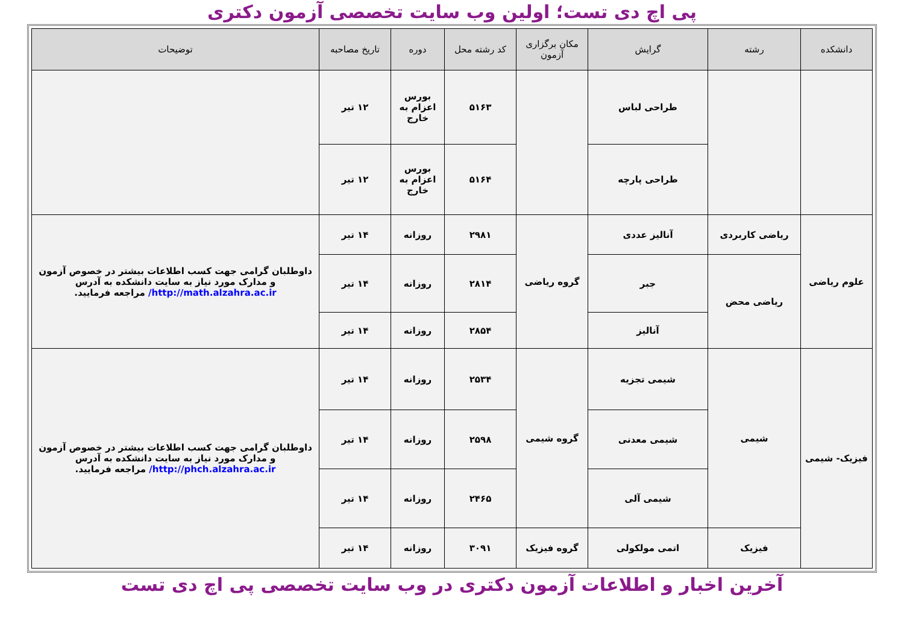پی اچ دی تست؛ اولین وب سایت تخصصی آزمون دکتری
| دانشکده | رشته | گرایش | مکان برگزاری آزمون | کد رشته محل | دوره | تاریخ مصاحبه | توضیحات |
| --- | --- | --- | --- | --- | --- | --- | --- |
| | | طراحی لباس | | ۵۱۶۳ | بورس اعزام به خارج | ۱۲ تیر | |
| | | طراحی پارچه | | ۵۱۶۴ | بورس اعزام به خارج | ۱۲ تیر | |
| علوم ریاضی | ریاضی کاربردی | آنالیز عددی | گروه ریاضی | ۲۹۸۱ | روزانه | ۱۴ تیر | داوطلبان گرامی جهت کسب اطلاعات بیشتر در خصوص آزمون و مدارک مورد نیاز به سایت دانشکده به آدرس http://math.alzahra.ac.ir/ مراجعه فرمایید. |
| | ریاضی محض | جبر | | ۲۸۱۴ | روزانه | ۱۴ تیر | |
| | | آنالیز | | ۲۸۵۴ | روزانه | ۱۴ تیر | |
| فیزیک- شیمی | شیمی | شیمی تجزیه | گروه شیمی | ۲۵۳۴ | روزانه | ۱۴ تیر | داوطلبان گرامی جهت کسب اطلاعات بیشتر در خصوص آزمون و مدارک مورد نیاز به سایت دانشکده به آدرس http://phch.alzahra.ac.ir/ مراجعه فرمایید. |
| | | شیمی معدنی | | ۲۵۹۸ | روزانه | ۱۴ تیر | |
| | | شیمی آلی | | ۲۴۶۵ | روزانه | ۱۴ تیر | |
| | فیزیک | اتمی مولکولی | گروه فیزیک | ۳۰۹۱ | روزانه | ۱۴ تیر | |
آخرین اخبار و اطلاعات آزمون دکتری در وب سایت تخصصی پی اچ دی تست